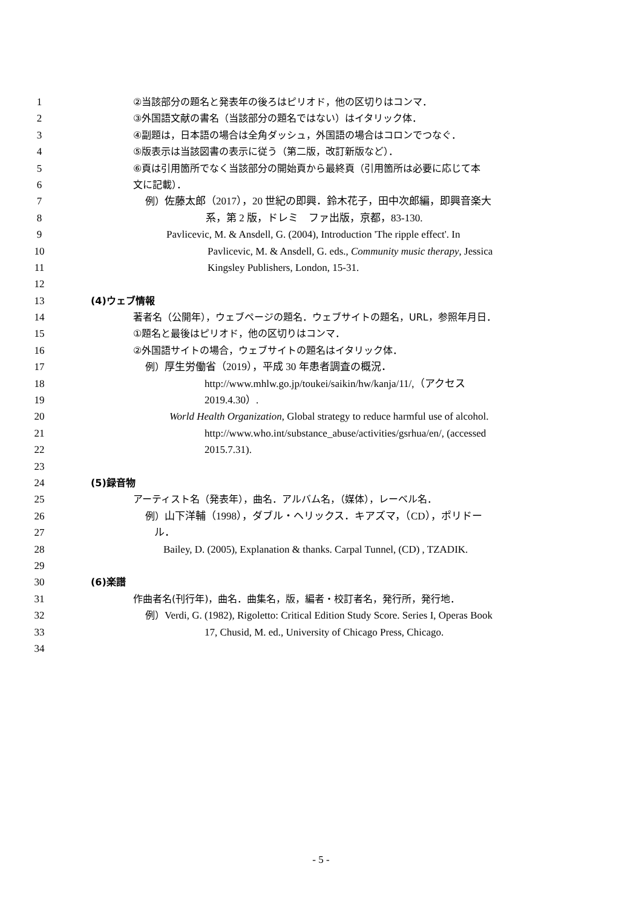1 ②当該部分の題名と発表年の後ろはピリオド，他の区切りはコンマ．
2 ③外国語文献の書名（当該部分の題名ではない）はイタリック体．
3 ④副題は，日本語の場合は全角ダッシュ，外国語の場合はコロンでつなぐ．
4 ⑤版表示は当該図書の表示に従う（第二版，改訂新版など）．
5 ⑥頁は引用箇所でなく当該部分の開始頁から最終頁（引用箇所は必要に応じて本
6 文に記載）．
7 例）佐藤太郎（2017），20 世紀の即興．鈴木花子，田中次郎編，即興音楽大
8 系，第 2 版，ドレミ　ファ出版，京都，83-130.
9 Pavlicevic, M. & Ansdell, G. (2004), Introduction 'The ripple effect'. In
10 Pavlicevic, M. & Ansdell, G. eds., Community music therapy, Jessica
11 Kingsley Publishers, London, 15-31.
12
13 (4)ウェブ情報
14 著者名（公開年），ウェブページの題名．ウェブサイトの題名，URL，参照年月日．
15 ①題名と最後はピリオド，他の区切りはコンマ．
16 ②外国語サイトの場合，ウェブサイトの題名はイタリック体．
17 例）厚生労働省（2019），平成 30 年患者調査の概況．
18 http://www.mhlw.go.jp/toukei/saikin/hw/kanja/11/,（アクセス
19 2019.4.30）.
20 World Health Organization, Global strategy to reduce harmful use of alcohol.
21 http://www.who.int/substance_abuse/activities/gsrhua/en/, (accessed
22 2015.7.31).
23
24 (5)録音物
25 アーティスト名（発表年），曲名．アルバム名，（媒体），レーベル名．
26 例）山下洋輔（1998），ダブル・ヘリックス．キアズマ，（CD），ポリドー
27 ル．
28 Bailey, D. (2005), Explanation & thanks. Carpal Tunnel, (CD) , TZADIK.
29
30 (6)楽譜
31 作曲者名(刊行年)，曲名．曲集名，版，編者・校訂者名，発行所，発行地．
32 例）Verdi, G. (1982), Rigoletto: Critical Edition Study Score. Series I, Operas Book
33 17, Chusid, M. ed., University of Chicago Press, Chicago.
34
- 5 -